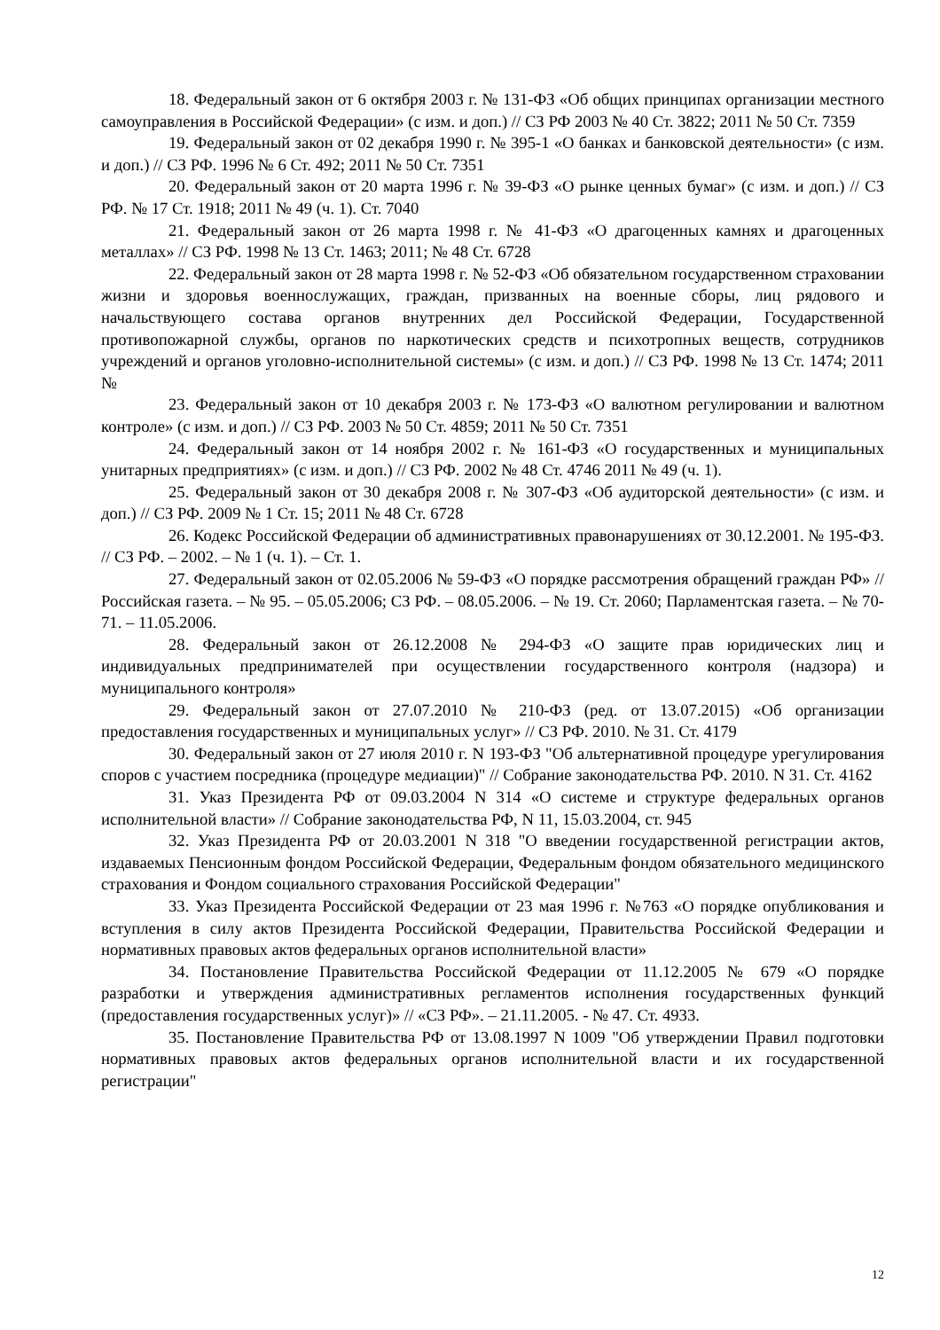18. Федеральный закон от 6 октября 2003 г. № 131-ФЗ «Об общих принципах организации местного самоуправления в Российской Федерации» (с изм. и доп.) // СЗ РФ 2003 № 40 Ст. 3822; 2011 № 50 Ст. 7359
19. Федеральный закон от 02 декабря 1990 г. № 395-1 «О банках и банковской деятельности» (с изм. и доп.) // СЗ РФ. 1996 № 6 Ст. 492; 2011 № 50 Ст. 7351
20. Федеральный закон от 20 марта 1996 г. № 39-ФЗ «О рынке ценных бумаг» (с изм. и доп.) // СЗ РФ. № 17 Ст. 1918; 2011 № 49 (ч. 1). Ст. 7040
21. Федеральный закон от 26 марта 1998 г. № 41-ФЗ «О драгоценных камнях и драгоценных металлах» // СЗ РФ. 1998 № 13 Ст. 1463; 2011; № 48 Ст. 6728
22. Федеральный закон от 28 марта 1998 г. № 52-ФЗ «Об обязательном государственном страховании жизни и здоровья военнослужащих, граждан, призванных на военные сборы, лиц рядового и начальствующего состава органов внутренних дел Российской Федерации, Государственной противопожарной службы, органов по наркотических средств и психотропных веществ, сотрудников учреждений и органов уголовно-исполнительной системы» (с изм. и доп.) // СЗ РФ. 1998 № 13 Ст. 1474; 2011 №
23. Федеральный закон от 10 декабря 2003 г. № 173-ФЗ «О валютном регулировании и валютном контроле» (с изм. и доп.) // СЗ РФ. 2003 № 50 Ст. 4859; 2011 № 50 Ст. 7351
24. Федеральный закон от 14 ноября 2002 г. № 161-ФЗ «О государственных и муниципальных унитарных предприятиях» (с изм. и доп.) // СЗ РФ. 2002 № 48 Ст. 4746 2011 № 49 (ч. 1).
25. Федеральный закон от 30 декабря 2008 г. № 307-ФЗ «Об аудиторской деятельности» (с изм. и доп.) // СЗ РФ. 2009 № 1 Ст. 15; 2011 № 48 Ст. 6728
26. Кодекс Российской Федерации об административных правонарушениях от 30.12.2001. № 195-ФЗ. // СЗ РФ. – 2002. – № 1 (ч. 1). – Ст. 1.
27. Федеральный закон от 02.05.2006 № 59-ФЗ «О порядке рассмотрения обращений граждан РФ» // Российская газета. – № 95. – 05.05.2006; СЗ РФ. – 08.05.2006. – № 19. Ст. 2060; Парламентская газета. – № 70-71. – 11.05.2006.
28. Федеральный закон от 26.12.2008 № 294-ФЗ «О защите прав юридических лиц и индивидуальных предпринимателей при осуществлении государственного контроля (надзора) и муниципального контроля»
29. Федеральный закон от 27.07.2010 № 210-ФЗ (ред. от 13.07.2015) «Об организации предоставления государственных и муниципальных услуг» // СЗ РФ. 2010. № 31. Ст. 4179
30. Федеральный закон от 27 июля 2010 г. N 193-ФЗ "Об альтернативной процедуре урегулирования споров с участием посредника (процедуре медиации)" // Собрание законодательства РФ. 2010. N 31. Ст. 4162
31. Указ Президента РФ от 09.03.2004 N 314 «О системе и структуре федеральных органов исполнительной власти» // Собрание законодательства РФ, N 11, 15.03.2004, ст. 945
32. Указ Президента РФ от 20.03.2001 N 318 "О введении государственной регистрации актов, издаваемых Пенсионным фондом Российской Федерации, Федеральным фондом обязательного медицинского страхования и Фондом социального страхования Российской Федерации"
33. Указ Президента Российской Федерации от 23 мая 1996 г. №763 «О порядке опубликования и вступления в силу актов Президента Российской Федерации, Правительства Российской Федерации и нормативных правовых актов федеральных органов исполнительной власти»
34. Постановление Правительства Российской Федерации от 11.12.2005 № 679 «О порядке разработки и утверждения административных регламентов исполнения государственных функций (предоставления государственных услуг)» // «СЗ РФ». – 21.11.2005. - № 47. Ст. 4933.
35. Постановление Правительства РФ от 13.08.1997 N 1009 "Об утверждении Правил подготовки нормативных правовых актов федеральных органов исполнительной власти и их государственной регистрации"
12